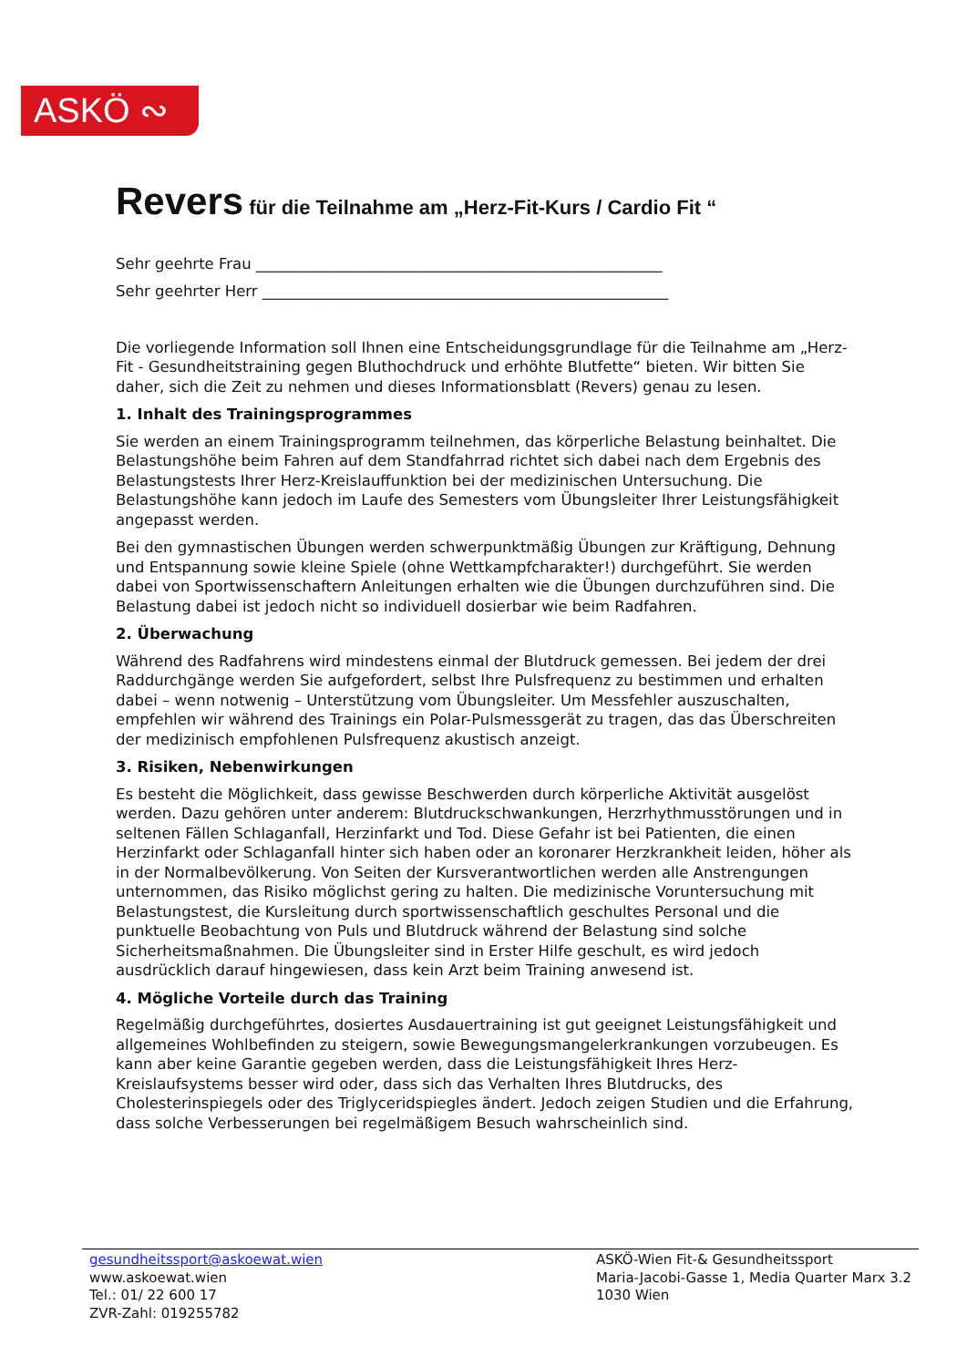ASKÖ ∾
Revers für die Teilnahme am „Herz-Fit-Kurs / Cardio Fit “
Sehr geehrte Frau ______________________________________________________
Sehr geehrter Herr ______________________________________________________
Die vorliegende Information soll Ihnen eine Entscheidungsgrundlage für die Teilnahme am „Herz-Fit - Gesundheitstraining gegen Bluthochdruck und erhöhte Blutfette“ bieten. Wir bitten Sie daher, sich die Zeit zu nehmen und dieses Informationsblatt (Revers) genau zu lesen.
1. Inhalt des Trainingsprogrammes
Sie werden an einem Trainingsprogramm teilnehmen, das körperliche Belastung beinhaltet. Die Belastungshöhe beim Fahren auf dem Standfahrrad richtet sich dabei nach dem Ergebnis des Belastungstests Ihrer Herz-Kreislauffunktion bei der medizinischen Untersuchung. Die Belastungshöhe kann jedoch im Laufe des Semesters vom Übungsleiter Ihrer Leistungsfähigkeit angepasst werden.
Bei den gymnastischen Übungen werden schwerpunktmäßig Übungen zur Kräftigung, Dehnung und Entspannung sowie kleine Spiele (ohne Wettkampfcharakter!) durchgeführt. Sie werden dabei von Sportwissenschaftern Anleitungen erhalten wie die Übungen durchzuführen sind. Die Belastung dabei ist jedoch nicht so individuell dosierbar wie beim Radfahren.
2. Überwachung
Während des Radfahrens wird mindestens einmal der Blutdruck gemessen. Bei jedem der drei Raddurchgänge werden Sie aufgefordert, selbst Ihre Pulsfrequenz zu bestimmen und erhalten dabei – wenn notwenig – Unterstützung vom Übungsleiter. Um Messfehler auszuschalten, empfehlen wir während des Trainings ein Polar-Pulsmessgerät zu tragen, das das Überschreiten der medizinisch empfohlenen Pulsfrequenz akustisch anzeigt.
3. Risiken, Nebenwirkungen
Es besteht die Möglichkeit, dass gewisse Beschwerden durch körperliche Aktivität ausgelöst werden. Dazu gehören unter anderem: Blutdruckschwankungen, Herzrhythmusstörungen und in seltenen Fällen Schlaganfall, Herzinfarkt und Tod. Diese Gefahr ist bei Patienten, die einen Herzinfarkt oder Schlaganfall hinter sich haben oder an koronarer Herzkrankheit leiden, höher als in der Normalbevölkerung. Von Seiten der Kursverantwortlichen werden alle Anstrengungen unternommen, das Risiko möglichst gering zu halten. Die medizinische Voruntersuchung mit Belastungstest, die Kursleitung durch sportwissenschaftlich geschultes Personal und die punktuelle Beobachtung von Puls und Blutdruck während der Belastung sind solche Sicherheitsmaßnahmen. Die Übungsleiter sind in Erster Hilfe geschult, es wird jedoch ausdrücklich darauf hingewiesen, dass kein Arzt beim Training anwesend ist.
4. Mögliche Vorteile durch das Training
Regelmäßig durchgeführtes, dosiertes Ausdauertraining ist gut geeignet Leistungsfähigkeit und allgemeines Wohlbefinden zu steigern, sowie Bewegungsmangelerkrankungen vorzubeugen. Es kann aber keine Garantie gegeben werden, dass die Leistungsfähigkeit Ihres Herz-Kreislaufsystems besser wird oder, dass sich das Verhalten Ihres Blutdrucks, des Cholesterinspiegels oder des Triglyceridspiegles ändert. Jedoch zeigen Studien und die Erfahrung, dass solche Verbesserungen bei regelmäßigem Besuch wahrscheinlich sind.
gesundheitssport@askoewat.wien
www.askoewat.wien
Tel.: 01/ 22 600 17
ZVR-Zahl: 019255782
ASKÖ-Wien Fit-& Gesundheitssport
Maria-Jacobi-Gasse 1, Media Quarter Marx 3.2
1030 Wien